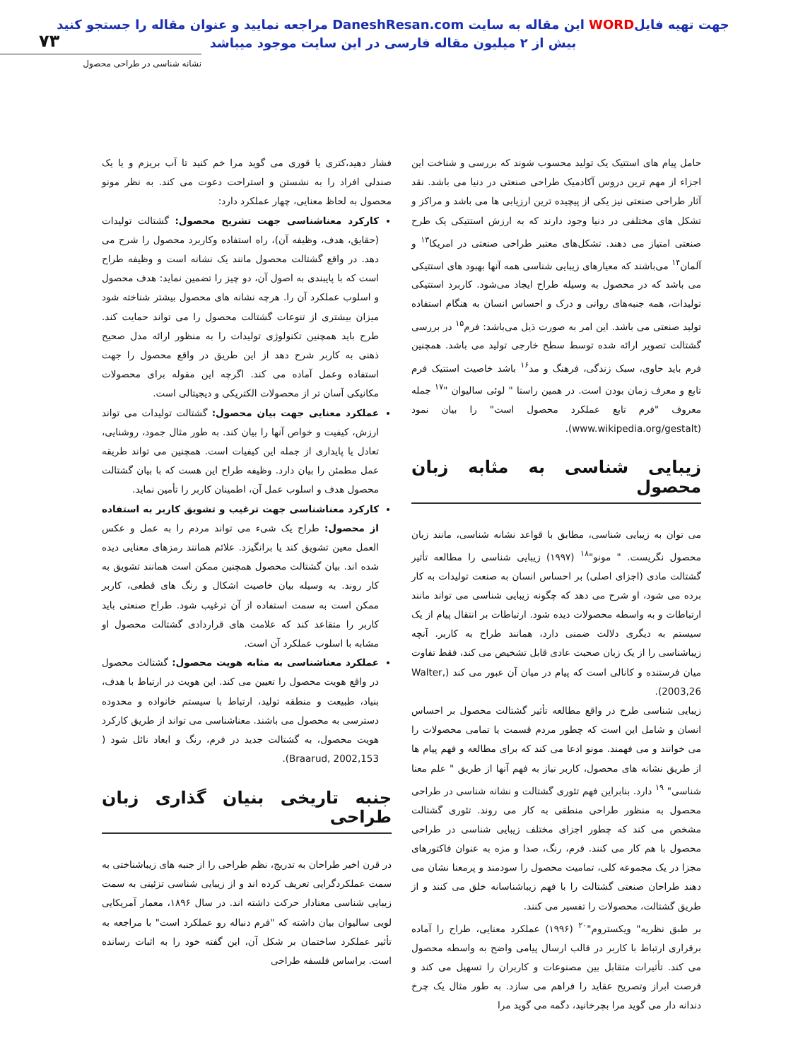جهت تهیه فایلWORD این مقاله به سایت DaneshResan.com مراجعه نمایید و عنوان مقاله را جستجو کنید
بیش از ۲ میلیون مقاله فارسی در این سایت موجود میباشد
۷۳
نشانه شناسی در طراحی محصول
حامل پیام های استتیک یک تولید محسوب شوند که بررسی و شناخت این اجزاء از مهم ترین دروس آکادمیک طراحی صنعتی در دنیا می باشد. نقد آثار طراحی صنعتی نیز یکی از پیچیده ترین ارزیابی ها می باشد و مراکز و تشکل های مختلفی در دنیا وجود دارند که به ارزش استتیکی یک طرح صنعتی امتیاز می دهند. تشکل‌های معتبر طراحی صنعتی در امریکا<sup>۱۳</sup> و آلمان<sup>۱۴</sup> می‌باشند که معیارهای زیبایی شناسی همه آنها بهبود های استتیکی می باشد که در محصول به وسیله طراح ایجاد می‌شود. کاربرد استتیکی تولیدات، همه جنبه‌های روانی و درک و احساس انسان به هنگام استفاده تولید صنعتی می باشد. این امر به صورت ذیل می‌باشد: فرم<sup>۱۵</sup> در بررسی گشتالت تصویر ارائه شده توسط سطح خارجی تولید می باشد. همچنین فرم باید حاوی، سبک زندگی، فرهنگ و مد<sup>۱۶</sup> باشد خاصیت استتیک فرم تابع و معرف زمان بودن است. در همین راستا " لوئی سالیوان "<sup>۱۷</sup> جمله معروف "فرم تابع عملکرد محصول است" را بیان نمود (www.wikipedia.org/gestalt).
زیبایی شناسی به مثابه زبان محصول
می توان به زیبایی شناسی، مطابق با قواعد نشانه شناسی، مانند زبان محصول نگریست. " مونو"<sup>۱۸</sup> (۱۹۹۷) زیبایی شناسی را مطالعه تأثیر گشتالت مادی (اجزای اصلی) بر احساس انسان به صنعت تولیدات به کار برده می شود، او شرح می دهد که چگونه زیبایی شناسی می تواند مانند ارتباطات و به واسطه محصولات دیده شود. ارتباطات بر انتقال پیام از یک سیستم به دیگری دلالت ضمنی دارد، همانند طراح به کاربر. آنچه زیباشناسی را از یک زبان صحبت عادی قابل تشخیص می کند، فقط تفاوت میان فرستنده و کانالی است که پیام در میان آن عبور می کند (Walter, 2003,26).
زیبایی شناسی طرح در واقع مطالعه تأثیر گشتالت محصول بر احساس انسان و شامل این است که چطور مردم قسمت یا تمامی محصولات را می خوانند و می فهمند. مونو ادعا می کند که برای مطالعه و فهم پیام ها از طریق نشانه های محصول، کاربر نیاز به فهم آنها از طریق " علم معنا شناسی" <sup>۱۹</sup> دارد. بنابراین فهم تئوری گشتالت و نشانه شناسی در طراحی محصول به منظور طراحی منطقی به کار می روند. تئوری گشتالت مشخص می کند که چطور اجزای مختلف زیبایی شناسی در طراحی محصول با هم کار می کنند. فرم، رنگ، صدا و مزه به عنوان فاکتورهای مجزا در یک مجموعه کلی، تمامیت محصول را سودمند و پرمعنا نشان می دهند طراحان صنعتی گشتالت را با فهم زیباشناسانه خلق می کنند و از طریق گشتالت، محصولات را تفسیر می کنند.
بر طبق نظریه" ویکستروم"<sup>۲۰</sup> (۱۹۹۶) عملکرد معنایی، طراح را آماده برقراری ارتباط با کاربر در قالب ارسال پیامی واضح به واسطه محصول می کند. تأثیرات متقابل بین مصنوعات و کاربران را تسهیل می کند و فرصت ابراز وتصریح عقاید را فراهم می سازد. به طور مثال یک چرخ دندانه دار می گوید مرا بچرخانید، دگمه می گوید مرا
فشار دهید،کتری یا قوری می گوید مرا خم کنید تا آب بریزم و یا یک صندلی افراد را به نشستن و استراحت دعوت می کند. به نظر مونو محصول به لحاظ معنایی، چهار عملکرد دارد:
کارکرد معناشناسی جهت تشریح محصول: گشتالت تولیدات (حقایق، هدف، وظیفه آن)، راه استفاده وکاربرد محصول را شرح می دهد. در واقع گشتالت محصول مانند یک نشانه است و وظیفه طراح است که با پایبندی به اصول آن، دو چیز را تضمین نماید: هدف محصول و اسلوب عملکرد آن را. هرچه نشانه های محصول بیشتر شناخته شود میزان بیشتری از تنوعات گشتالت محصول را می تواند حمایت کند. طرح باید همچنین تکنولوژی تولیدات را به منظور ارائه مدل صحیح ذهنی به کاربر شرح دهد از این طریق در واقع محصول را جهت استفاده وعمل آماده می کند. اگرچه این مقوله برای محصولات مکانیکی آسان تر از محصولات الکتریکی و دیجیتالی است.
عملکرد معنایی جهت بیان محصول: گشتالت تولیدات می تواند ارزش، کیفیت و خواص آنها را بیان کند. به طور مثال جمود، روشنایی، تعادل یا پایداری از جمله این کیفیات است. همچنین می تواند طریقه عمل مطمئن را بیان دارد. وظیفه طراح این هست که با بیان گشتالت محصول هدف و اسلوب عمل آن، اطمینان کاربر را تأمین نماید.
کارکرد معناشناسی جهت ترغیب و تشویق کاربر به استفاده از محصول: طراح یک شیء می تواند مردم را به عمل و عکس العمل معین تشویق کند یا برانگیزد. علائم همانند رمزهای معنایی دیده شده اند. بیان گشتالت محصول همچنین ممکن است همانند تشویق به کار روند. به وسیله بیان خاصیت اشکال و رنگ های قطعی، کاربر ممکن است به سمت استفاده از آن ترغیب شود. طراح صنعتی باید کاربر را متقاعد کند که علامت های قراردادی گشتالت محصول او مشابه با اسلوب عملکرد آن است.
عملکرد معناشناسی به مثابه هویت محصول: گشتالت محصول در واقع هویت محصول را تعیین می کند. این هویت در ارتباط با هدف، بنیاد، طبیعت و منطقه تولید، ارتباط با سیستم خانواده و محدوده دسترسی به محصول می باشند. معناشناسی می تواند از طریق کارکرد هویت محصول، به گشتالت جدید در فرم، رنگ و ابعاد نائل شود ( Braarud, 2002,153).
جنبه تاریخی بنیان گذاری زبان طراحی
در قرن اخیر طراحان به تدریج، نظم طراحی را از جنبه های زیباشناختی به سمت عملکردگرایی تعریف کرده اند و از زیبایی شناسی تزئینی به سمت زیبایی شناسی معنادار حرکت داشته اند. در سال ۱۸۹۶، معمار آمریکایی لویی سالیوان بیان داشته که "فرم دنباله رو عملکرد است" با مراجعه به تأثیر عملکرد ساختمان بر شکل آن، این گفته خود را به اثبات رسانده است. براساس فلسفه طراحی